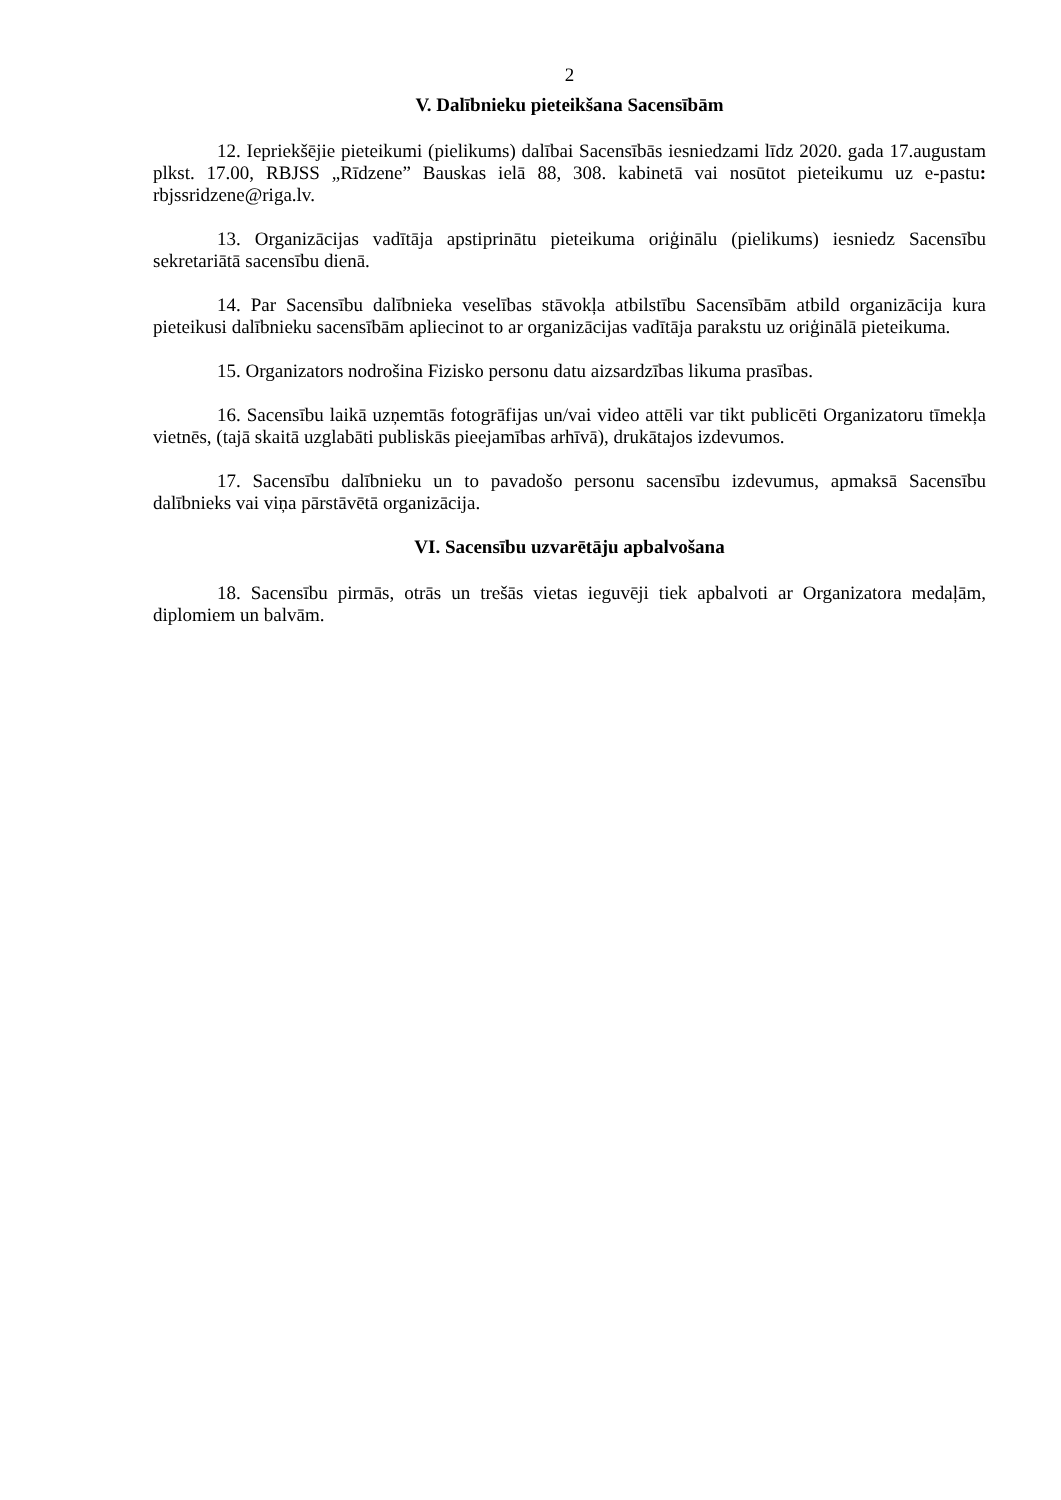2
V. Dalībnieku pieteikšana Sacensībām
12. Iepriekšējie pieteikumi (pielikums) dalībai Sacensībās iesniedzami līdz 2020. gada 17.augustam plkst. 17.00, RBJSS „Rīdzene” Bauskas ielā 88, 308. kabinetā vai nosūtot pieteikumu uz e-pastu: rbjssridzene@riga.lv.
13. Organizācijas vadītāja apstiprinātu pieteikuma oriģinālu (pielikums) iesniedz Sacensību sekretariātā sacensību dienā.
14. Par Sacensību dalībnieka veselības stāvokļa atbilstību Sacensībām atbild organizācija kura pieteikusi dalībnieku sacensībām apliecinot to ar organizācijas vadītāja parakstu uz oriģinālā pieteikuma.
15. Organizators nodrošina Fizisko personu datu aizsardzības likuma prasības.
16. Sacensību laikā uzņemtās fotogrāfijas un/vai video attēli var tikt publicēti Organizatoru tīmekļa vietnēs, (tajā skaitā uzglabāti publiskās pieejamības arhīvā), drukātajos izdevumos.
17. Sacensību dalībnieku un to pavadošo personu sacensību izdevumus, apmaksā Sacensību dalībnieks vai viņa pārstāvētā organizācija.
VI. Sacensību uzvarētāju apbalvošana
18. Sacensību pirmās, otrās un trešās vietas ieguvēji tiek apbalvoti ar Organizatora medaļām, diplomiem un balvām.